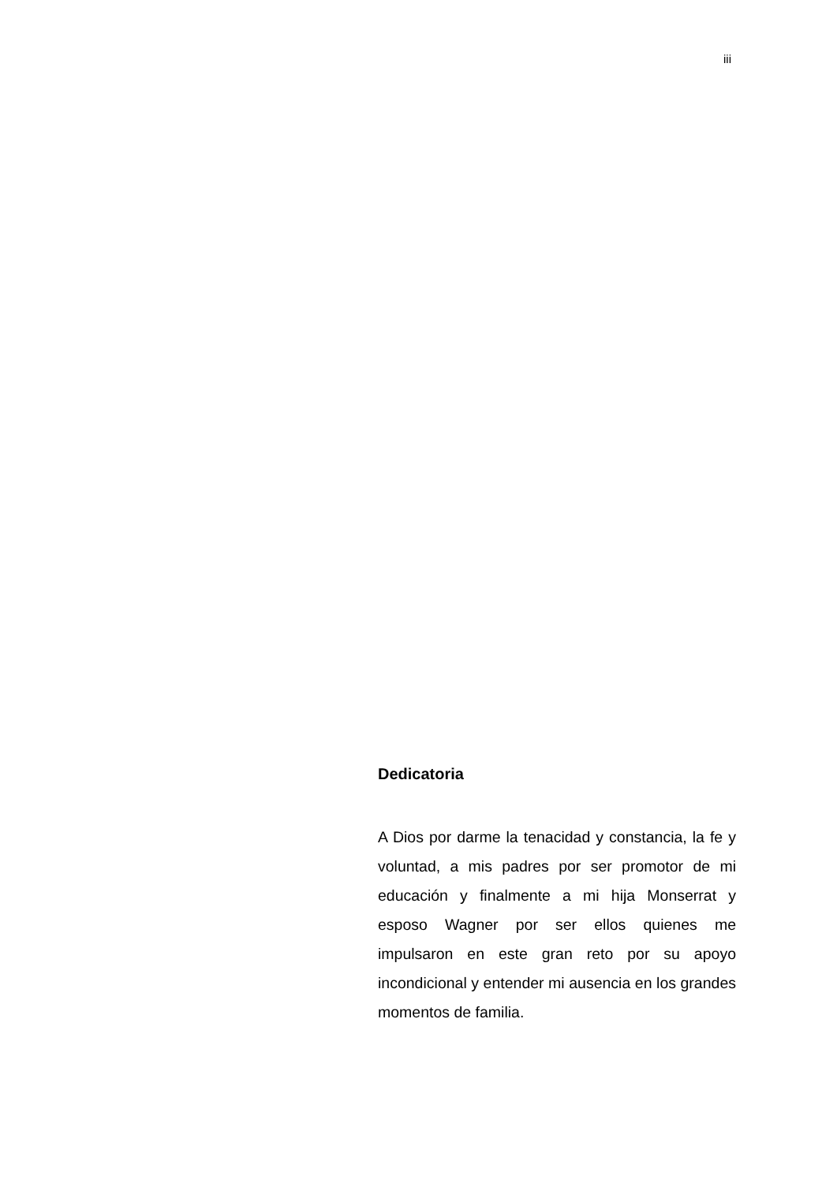iii
Dedicatoria
A Dios por darme la tenacidad y constancia, la fe y voluntad, a mis padres por ser promotor de mi educación y finalmente a mi hija Monserrat y esposo Wagner por ser ellos quienes me impulsaron en este gran reto por su apoyo incondicional y entender mi ausencia en los grandes momentos de familia.